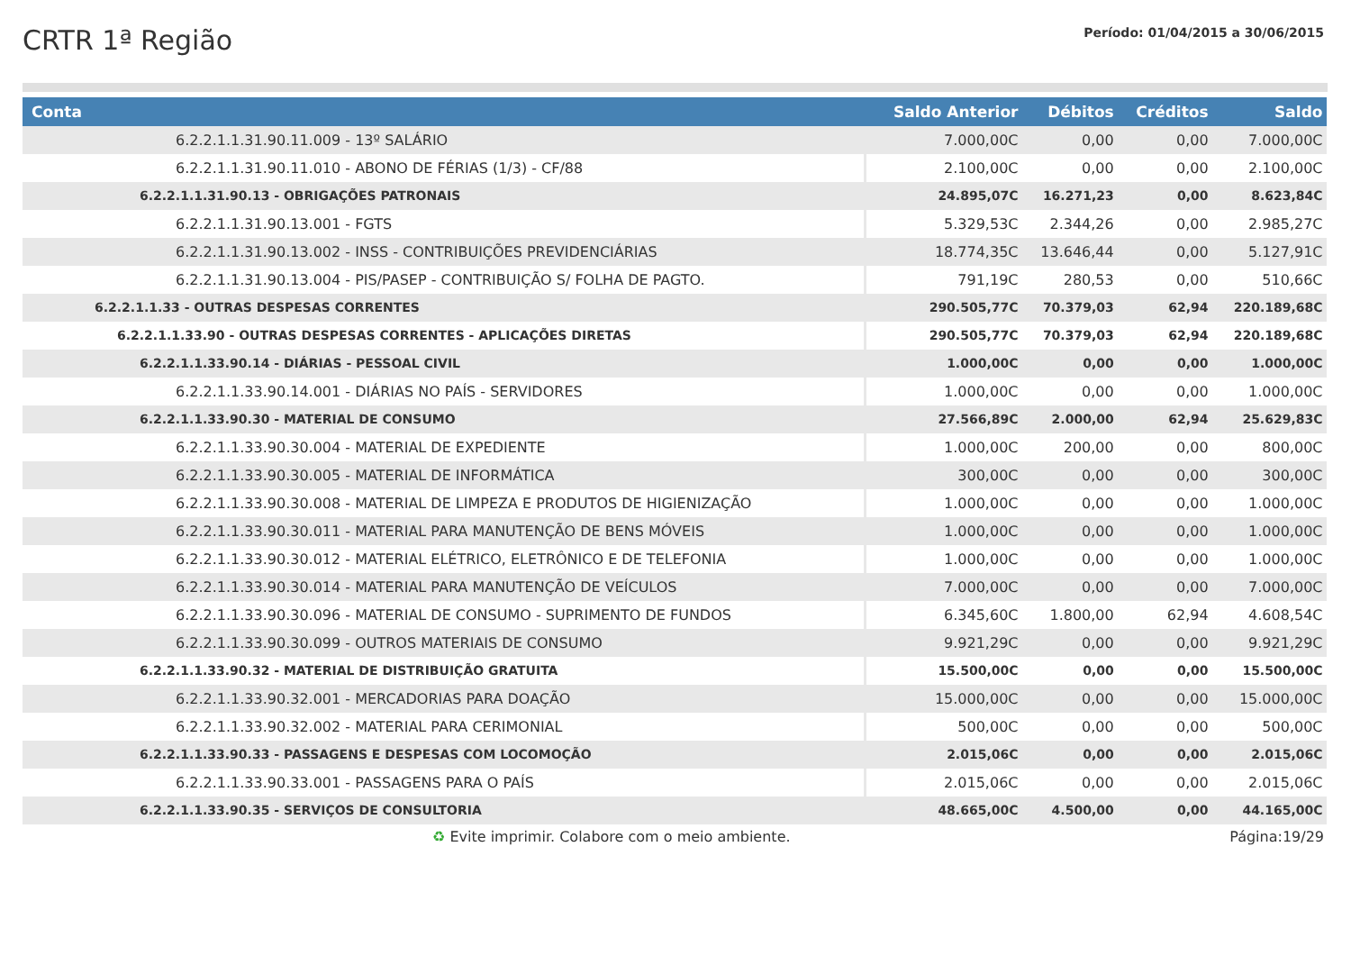CRTR 1ª Região
Período: 01/04/2015 a 30/06/2015
| Conta | Saldo Anterior | Débitos | Créditos | Saldo |
| --- | --- | --- | --- | --- |
| 6.2.2.1.1.31.90.11.009 - 13º SALÁRIO | 7.000,00C | 0,00 | 0,00 | 7.000,00C |
| 6.2.2.1.1.31.90.11.010 - ABONO DE FÉRIAS (1/3) - CF/88 | 2.100,00C | 0,00 | 0,00 | 2.100,00C |
| 6.2.2.1.1.31.90.13 - OBRIGAÇÕES PATRONAIS | 24.895,07C | 16.271,23 | 0,00 | 8.623,84C |
| 6.2.2.1.1.31.90.13.001 - FGTS | 5.329,53C | 2.344,26 | 0,00 | 2.985,27C |
| 6.2.2.1.1.31.90.13.002 - INSS - CONTRIBUIÇÕES PREVIDENCIÁRIAS | 18.774,35C | 13.646,44 | 0,00 | 5.127,91C |
| 6.2.2.1.1.31.90.13.004 - PIS/PASEP - CONTRIBUIÇÃO S/ FOLHA DE PAGTO. | 791,19C | 280,53 | 0,00 | 510,66C |
| 6.2.2.1.1.33 - OUTRAS DESPESAS CORRENTES | 290.505,77C | 70.379,03 | 62,94 | 220.189,68C |
| 6.2.2.1.1.33.90 - OUTRAS DESPESAS CORRENTES - APLICAÇÕES DIRETAS | 290.505,77C | 70.379,03 | 62,94 | 220.189,68C |
| 6.2.2.1.1.33.90.14 - DIÁRIAS - PESSOAL CIVIL | 1.000,00C | 0,00 | 0,00 | 1.000,00C |
| 6.2.2.1.1.33.90.14.001 - DIÁRIAS NO PAÍS - SERVIDORES | 1.000,00C | 0,00 | 0,00 | 1.000,00C |
| 6.2.2.1.1.33.90.30 - MATERIAL DE CONSUMO | 27.566,89C | 2.000,00 | 62,94 | 25.629,83C |
| 6.2.2.1.1.33.90.30.004 - MATERIAL DE EXPEDIENTE | 1.000,00C | 200,00 | 0,00 | 800,00C |
| 6.2.2.1.1.33.90.30.005 - MATERIAL DE INFORMÁTICA | 300,00C | 0,00 | 0,00 | 300,00C |
| 6.2.2.1.1.33.90.30.008 - MATERIAL DE LIMPEZA E PRODUTOS DE HIGIENIZAÇÃO | 1.000,00C | 0,00 | 0,00 | 1.000,00C |
| 6.2.2.1.1.33.90.30.011 - MATERIAL PARA MANUTENÇÃO DE BENS MÓVEIS | 1.000,00C | 0,00 | 0,00 | 1.000,00C |
| 6.2.2.1.1.33.90.30.012 - MATERIAL ELÉTRICO, ELETRÔNICO E DE TELEFONIA | 1.000,00C | 0,00 | 0,00 | 1.000,00C |
| 6.2.2.1.1.33.90.30.014 - MATERIAL PARA MANUTENÇÃO DE VEÍCULOS | 7.000,00C | 0,00 | 0,00 | 7.000,00C |
| 6.2.2.1.1.33.90.30.096 - MATERIAL DE CONSUMO - SUPRIMENTO DE FUNDOS | 6.345,60C | 1.800,00 | 62,94 | 4.608,54C |
| 6.2.2.1.1.33.90.30.099 - OUTROS MATERIAIS DE CONSUMO | 9.921,29C | 0,00 | 0,00 | 9.921,29C |
| 6.2.2.1.1.33.90.32 - MATERIAL DE DISTRIBUIÇÃO GRATUITA | 15.500,00C | 0,00 | 0,00 | 15.500,00C |
| 6.2.2.1.1.33.90.32.001 - MERCADORIAS PARA DOAÇÃO | 15.000,00C | 0,00 | 0,00 | 15.000,00C |
| 6.2.2.1.1.33.90.32.002 - MATERIAL PARA CERIMONIAL | 500,00C | 0,00 | 0,00 | 500,00C |
| 6.2.2.1.1.33.90.33 - PASSAGENS E DESPESAS COM LOCOMOÇÃO | 2.015,06C | 0,00 | 0,00 | 2.015,06C |
| 6.2.2.1.1.33.90.33.001 - PASSAGENS PARA O PAÍS | 2.015,06C | 0,00 | 0,00 | 2.015,06C |
| 6.2.2.1.1.33.90.35 - SERVIÇOS DE CONSULTORIA | 48.665,00C | 4.500,00 | 0,00 | 44.165,00C |
♻ Evite imprimir. Colabore com o meio ambiente. Página:19/29